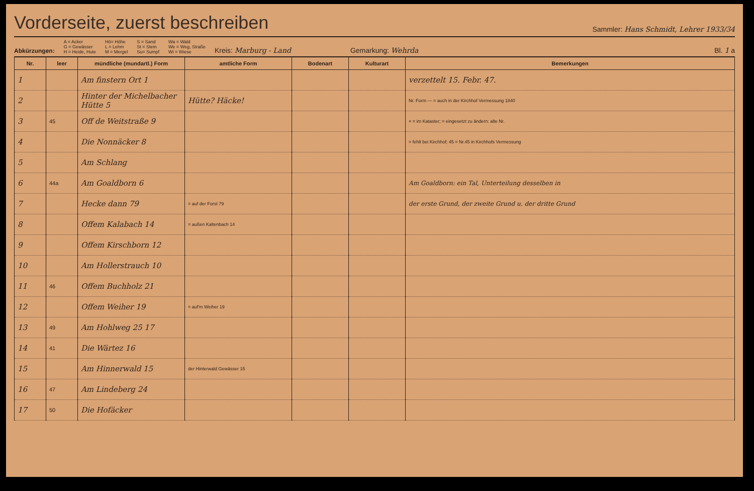Vorderseite, zuerst beschreiben
Sammler: Hans Schmidt, Lehrer 1933/34
Abkürzungen:
A = Acker
G = Gewässer
H = Heide, Hute
Hö= Höhe
L = Lehm
M = Mergel
S = Sand
St = Stein
Su= Sumpf
Wa = Wald
We = Weg, Straße
Wi = Wiese
Kreis: Marburg - Land
Gemarkung: Wehrda
Bl. 1 a
| Nr. | leer | mündliche (mundartl.) Form | amtliche Form | Bodenart | Kulturart | Bemerkungen |
| --- | --- | --- | --- | --- | --- | --- |
| 1 | | Am finstern Ort 1 | | | | verzettelt 15. Febr. 47. |
| 2 | | Hinter der Michelbacher Hütte 5 | Hütte? Häcke! | | | Nr. Form — = auch in der Kirchhof Vermessung 1840 |
| 3 | 45 | Off de Weitstraße 9 | | | | × = im Kataster; = eingesetzt zu ändern: alte Nr. |
| 4 | | Die Nonnäcker 8 | | | | = fehlt bei Kirchhof; 45 = Nr.45 in Kirchhofs Vermessung |
| 5 | | Am Schlang | | | | |
| 6 | 44a | Am Goaldborn 6 | | | | Am Goaldborn: ein Tal, Unterteilung desselben in |
| 7 | | Hecke dann 79 | = auf der Forst 79 | | | der erste Grund, der zweite Grund u. der dritte Grund |
| 8 | | Offem Kalabach 14 | = außen Kaltenbach 14 | | | |
| 9 | | Offem Kirschborn 12 | | | | |
| 10 | | Am Hollerstrauch 10 | | | | |
| 11 | 46 | Offem Buchholz 21 | | | | |
| 12 | | Offem Weiher 19 | = auf'm Weiher 19 | | | |
| 13 | 49 | Am Hohlweg 25 17 | | | | |
| 14 | 41 | Die Wärtez 16 | | | | |
| 15 | | Am Hinnerwald 15 | der Hinterwald Gewässer 15 | | | |
| 16 | 47 | Am Lindeberg 24 | | | | |
| 17 | 50 | Die Hofäcker | | | | |